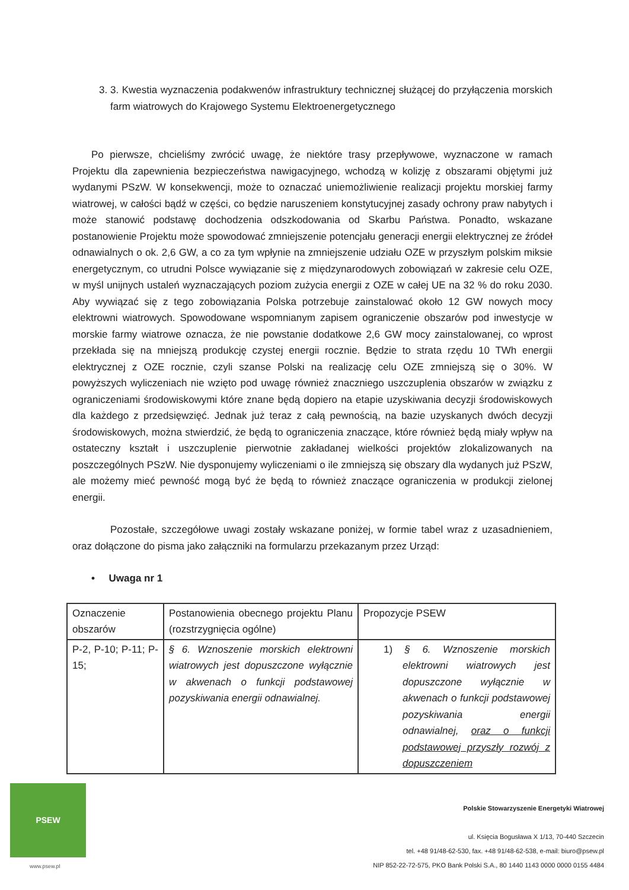3. 3. Kwestia wyznaczenia podakwenów infrastruktury technicznej służącej do przyłączenia morskich farm wiatrowych do Krajowego Systemu Elektroenergetycznego
Po pierwsze, chcieliśmy zwrócić uwagę, że niektóre trasy przepływowe, wyznaczone w ramach Projektu dla zapewnienia bezpieczeństwa nawigacyjnego, wchodzą w kolizję z obszarami objętymi już wydanymi PSzW. W konsekwencji, może to oznaczać uniemożliwienie realizacji projektu morskiej farmy wiatrowej, w całości bądź w części, co będzie naruszeniem konstytucyjnej zasady ochrony praw nabytych i może stanowić podstawę dochodzenia odszkodowania od Skarbu Państwa. Ponadto, wskazane postanowienie Projektu może spowodować zmniejszenie potencjału generacji energii elektrycznej ze źródeł odnawialnych o ok. 2,6 GW, a co za tym wpłynie na zmniejszenie udziału OZE w przyszłym polskim miksie energetycznym, co utrudni Polsce wywiązanie się z międzynarodowych zobowiązań w zakresie celu OZE, w myśl unijnych ustaleń wyznaczających poziom zużycia energii z OZE w całej UE na 32 % do roku 2030. Aby wywiązać się z tego zobowiązania Polska potrzebuje zainstalować około 12 GW nowych mocy elektrowni wiatrowych. Spowodowane wspomnianym zapisem ograniczenie obszarów pod inwestycje w morskie farmy wiatrowe oznacza, że nie powstanie dodatkowe 2,6 GW mocy zainstalowanej, co wprost przekłada się na mniejszą produkcję czystej energii rocznie. Będzie to strata rzędu 10 TWh energii elektrycznej z OZE rocznie, czyli szanse Polski na realizację celu OZE zmniejszą się o 30%. W powyższych wyliczeniach nie wzięto pod uwagę również znaczniego uszczuplenia obszarów w związku z ograniczeniami środowiskowymi które znane będą dopiero na etapie uzyskiwania decyzji środowiskowych dla każdego z przedsięwzięć. Jednak już teraz z całą pewnością, na bazie uzyskanych dwóch decyzji środowiskowych, można stwierdzić, że będą to ograniczenia znaczące, które również będą miały wpływ na ostateczny kształt i uszczuplenie pierwotnie zakładanej wielkości projektów zlokalizowanych na poszczególnych PSzW. Nie dysponujemy wyliczeniami o ile zmniejszą się obszary dla wydanych już PSzW, ale możemy mieć pewność mogą być że będą to również znaczące ograniczenia w produkcji zielonej energii.
Pozostałe, szczegółowe uwagi zostały wskazane poniżej, w formie tabel wraz z uzasadnieniem, oraz dołączone do pisma jako załączniki na formularzu przekazanym przez Urząd:
• Uwaga nr 1
| Oznaczenie obszarów | Postanowienia obecnego projektu Planu (rozstrzygnięcia ogólne) | Propozycje PSEW |
| P-2, P-10; P-11; P-15; | § 6. Wznoszenie morskich elektrowni wiatrowych jest dopuszczone wyłącznie w akwenach o funkcji podstawowej pozyskiwania energii odnawialnej. | 1) § 6. Wznoszenie morskich elektrowni wiatrowych jest dopuszczone wyłącznie w akwenach o funkcji podstawowej pozyskiwania energii odnawialnej, oraz o funkcji podstawowej przyszły rozwój z dopuszczeniem |
PSEW
www.psew.pl
Polskie Stowarzyszenie Energetyki Wiatrowej
ul. Księcia Bogusława X 1/13, 70-440 Szczecin
tel. +48 91/48-62-530, fax. +48 91/48-62-538, e-mail: biuro@psew.pl
NIP 852-22-72-575, PKO Bank Polski S.A., 80 1440 1143 0000 0000 0155 4484